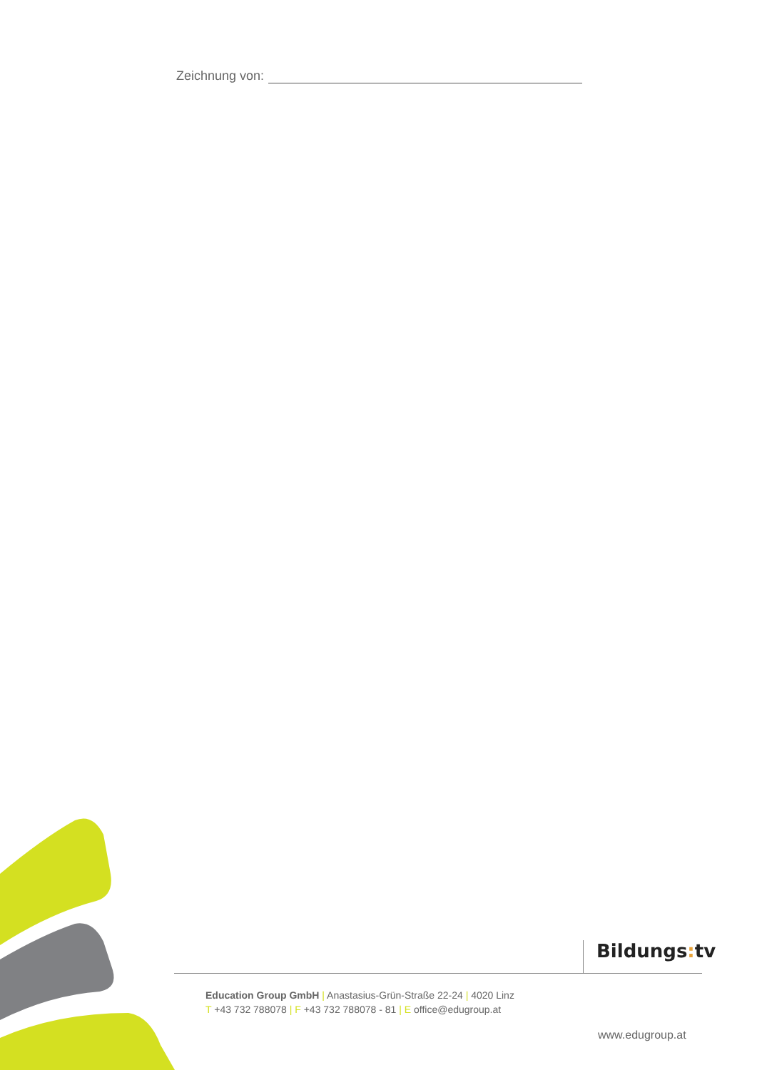Zeichnung von:
Bildungs: tv
Education Group GmbH | Anastasius-Grün-Straße 22-24 | 4020 Linz
T +43 732 788078 | F +43 732 788078 - 81 | E office@edugroup.at
www.edugroup.at